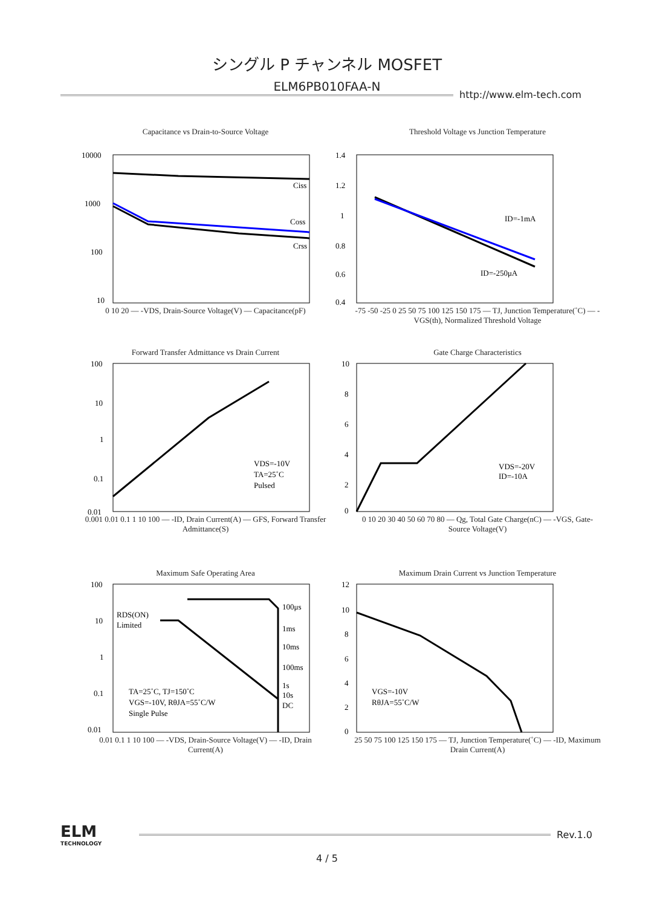シングル P チャンネル MOSFET
ELM6PB010FAA-N
http://www.elm-tech.com
Capacitance vs Drain-to-Source Voltage
10000
1000
100
10
Ciss
Coss
Crss
0 10 20 — -VDS, Drain-Source Voltage(V) — Capacitance(pF)
Threshold Voltage vs Junction Temperature
1.4
1.2
1
0.8
0.6
0.4
ID=-1mA
ID=-250μA
-75 -50 -25 0 25 50 75 100 125 150 175 — TJ, Junction Temperature(˚C) — -VGS(th), Normalized Threshold Voltage
Forward Transfer Admittance vs Drain Current
100
10
1
0.1
0.01
VDS=-10V
TA=25˚C
Pulsed
0.001 0.01 0.1 1 10 100 — -ID, Drain Current(A) — GFS, Forward Transfer Admittance(S)
Gate Charge Characteristics
10
8
6
4
2
0
VDS=-20V
ID=-10A
0 10 20 30 40 50 60 70 80 — Qg, Total Gate Charge(nC) — -VGS, Gate-Source Voltage(V)
Maximum Safe Operating Area
100
10
1
0.1
0.01
RDS(ON)
Limited
100μs
1ms
10ms
100ms
1s
10s
DC
TA=25˚C, TJ=150˚C
VGS=-10V, RθJA=55˚C/W
Single Pulse
0.01 0.1 1 10 100 — -VDS, Drain-Source Voltage(V) — -ID, Drain Current(A)
Maximum Drain Current vs Junction Temperature
12
10
8
6
4
2
0
VGS=-10V
RθJA=55˚C/W
25 50 75 100 125 150 175 — TJ, Junction Temperature(˚C) — -ID, Maximum Drain Current(A)
ELM
TECHNOLOGY
Rev.1.0
4 / 5